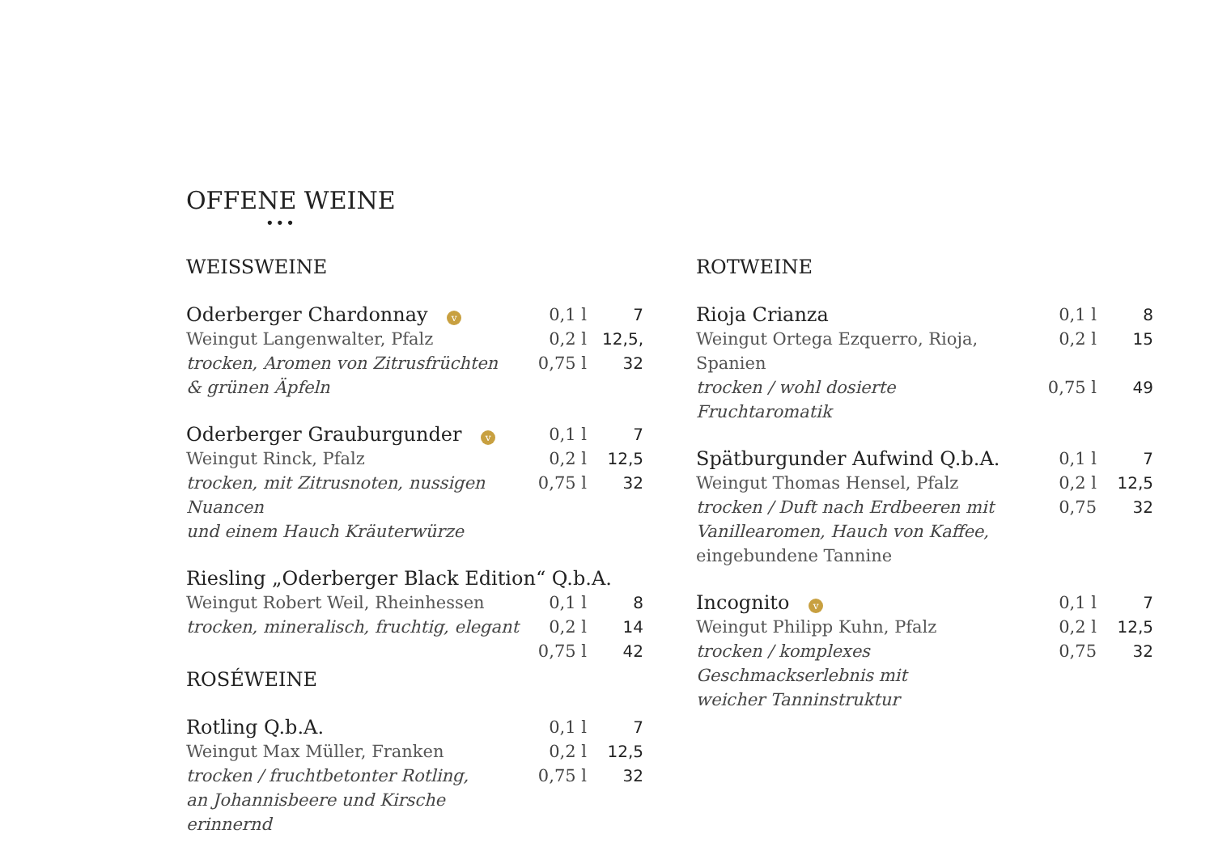OFFENE WEINE
•••
WEISSWEINE
| Oderberger Chardonnay v | 0,1 l | 7 |
| Weingut Langenwalter, Pfalz | 0,2 l | 12,5, |
| trocken, Aromen von Zitrusfrüchten | 0,75 l | 32 |
| & grünen Äpfeln | | |
| Oderberger Grauburgunder v | 0,1 l | 7 |
| Weingut Rinck, Pfalz | 0,2 l | 12,5 |
| trocken, mit Zitrusnoten, nussigen Nuancen | 0,75 l | 32 |
| und einem Hauch Kräuterwürze | | |
| Riesling „Oderberger Black Edition“ Q.b.A. | | |
| Weingut Robert Weil, Rheinhessen | 0,1 l | 8 |
| trocken, mineralisch, fruchtig, elegant | 0,2 l | 14 |
| | 0,75 l | 42 |
ROSÉWEINE
| Rotling Q.b.A. | 0,1 l | 7 |
| Weingut Max Müller, Franken | 0,2 l | 12,5 |
| trocken / fruchtbetonter Rotling, | 0,75 l | 32 |
| an Johannisbeere und Kirsche erinnernd | | |
ROTWEINE
| Rioja Crianza | 0,1 l | 8 |
| Weingut Ortega Ezquerro, Rioja, Spanien | 0,2 l | 15 |
| trocken / wohl dosierte Fruchtaromatik | 0,75 l | 49 |
| Spätburgunder Aufwind Q.b.A. | 0,1 l | 7 |
| Weingut Thomas Hensel, Pfalz | 0,2 l | 12,5 |
| trocken / Duft nach Erdbeeren mit | 0,75 | 32 |
| Vanillearomen, Hauch von Kaffee, | | |
| eingebundene Tannine | | |
| Incognito v | 0,1 l | 7 |
| Weingut Philipp Kuhn, Pfalz | 0,2 l | 12,5 |
| trocken / komplexes Geschmackserlebnis mit | 0,75 | 32 |
| weicher Tanninstruktur | | |